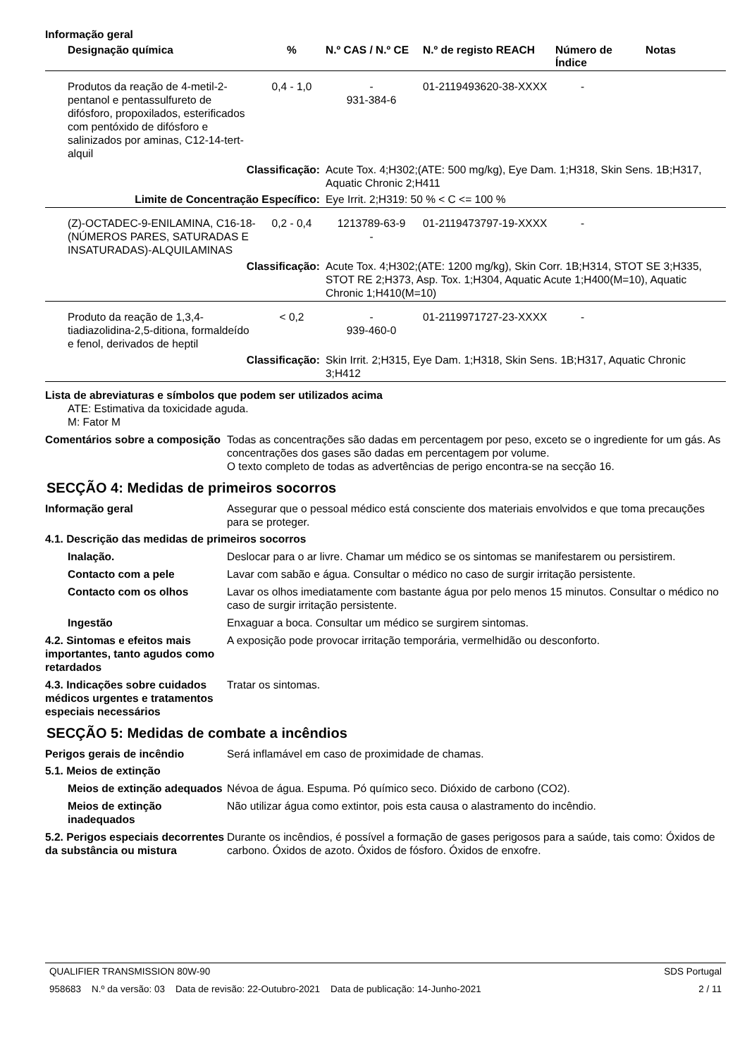Informação geral
| Designação química | % | N.º CAS / N.º CE | N.º de registo REACH | Número de Índice | Notas |
| --- | --- | --- | --- | --- | --- |
| Produtos da reação de 4-metil-2-pentanol e pentassulfureto de difósforo, propoxilados, esterificados com pentóxido de difósforo e salinizados por aminas, C12-14-tert-alquil | 0,4 - 1,0 | - 931-384-6 | 01-2119493620-38-XXXX | - | |
| Classificação: | | Acute Tox. 4;H302;(ATE: 500 mg/kg), Eye Dam. 1;H318, Skin Sens. 1B;H317, Aquatic Chronic 2;H411 | | | |
| Limite de Concentração Específico: | | Eye Irrit. 2;H319: 50 % < C <= 100 % | | | |
| (Z)-OCTADEC-9-ENILAMINA, C16-18-(NÚMEROS PARES, SATURADAS E INSATURADAS)-ALQUILAMINAS | 0,2 - 0,4 | 1213789-63-9 - | 01-2119473797-19-XXXX | - | |
| Classificação: | | Acute Tox. 4;H302;(ATE: 1200 mg/kg), Skin Corr. 1B;H314, STOT SE 3;H335, STOT RE 2;H373, Asp. Tox. 1;H304, Aquatic Acute 1;H400(M=10), Aquatic Chronic 1;H410(M=10) | | | |
| Produto da reação de 1,3,4-tiadiazolidina-2,5-ditiona, formaldeído e fenol, derivados de heptil | < 0,2 | - 939-460-0 | 01-2119971727-23-XXXX | - | |
| Classificação: | | Skin Irrit. 2;H315, Eye Dam. 1;H318, Skin Sens. 1B;H317, Aquatic Chronic 3;H412 | | | |
Lista de abreviaturas e símbolos que podem ser utilizados acima
ATE: Estimativa da toxicidade aguda.
M: Fator M
Comentários sobre a composição
Todas as concentrações são dadas em percentagem por peso, exceto se o ingrediente for um gás. As concentrações dos gases são dadas em percentagem por volume.
O texto completo de todas as advertências de perigo encontra-se na secção 16.
SECÇÃO 4: Medidas de primeiros socorros
Informação geral Assegurar que o pessoal médico está consciente dos materiais envolvidos e que toma precauções para se proteger.
4.1. Descrição das medidas de primeiros socorros
Inalação. Deslocar para o ar livre. Chamar um médico se os sintomas se manifestarem ou persistirem.
Contacto com a pele Lavar com sabão e água. Consultar o médico no caso de surgir irritação persistente.
Contacto com os olhos Lavar os olhos imediatamente com bastante água por pelo menos 15 minutos. Consultar o médico no caso de surgir irritação persistente.
Ingestão Enxaguar a boca. Consultar um médico se surgirem sintomas.
4.2. Sintomas e efeitos mais importantes, tanto agudos como retardados
A exposição pode provocar irritação temporária, vermelhidão ou desconforto.
4.3. Indicações sobre cuidados médicos urgentes e tratamentos especiais necessários
Tratar os sintomas.
SECÇÃO 5: Medidas de combate a incêndios
Perigos gerais de incêndio Será inflamável em caso de proximidade de chamas.
5.1. Meios de extinção
Meios de extinção adequados
Névoa de água. Espuma. Pó químico seco. Dióxido de carbono (CO2).
Meios de extinção inadequados
Não utilizar água como extintor, pois esta causa o alastramento do incêndio.
5.2. Perigos especiais decorrentes da substância ou mistura
Durante os incêndios, é possível a formação de gases perigosos para a saúde, tais como: Óxidos de carbono. Óxidos de azoto. Óxidos de fósforo. Óxidos de enxofre.
QUALIFIER TRANSMISSION 80W-90 SDS Portugal
958683 N.º da versão: 03 Data de revisão: 22-Outubro-2021 Data de publicação: 14-Junho-2021 2 / 11